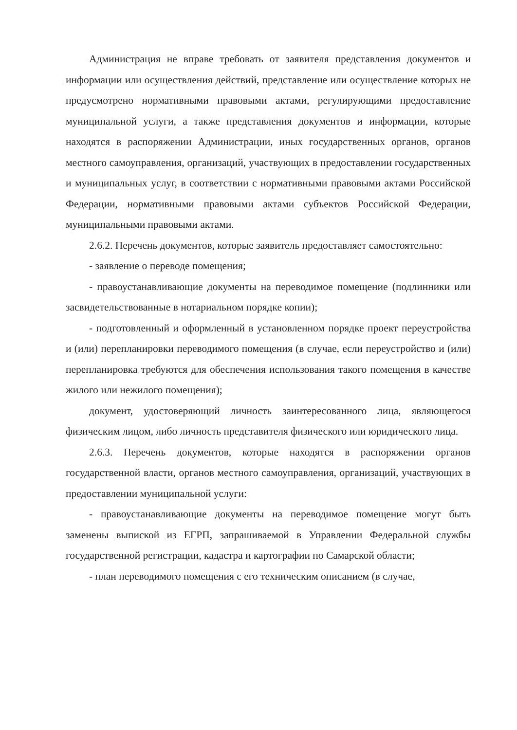Администрация не вправе требовать от заявителя представления документов и информации или осуществления действий, представление или осуществление которых не предусмотрено нормативными правовыми актами, регулирующими предоставление муниципальной услуги, а также представления документов и информации, которые находятся в распоряжении Администрации, иных государственных органов, органов местного самоуправления, организаций, участвующих в предоставлении государственных и муниципальных услуг, в соответствии с нормативными правовыми актами Российской Федерации, нормативными правовыми актами субъектов Российской Федерации, муниципальными правовыми актами.
2.6.2. Перечень документов, которые заявитель предоставляет самостоятельно:
- заявление о переводе помещения;
- правоустанавливающие документы на переводимое помещение (подлинники или засвидетельствованные в нотариальном порядке копии);
- подготовленный и оформленный в установленном порядке проект переустройства и (или) перепланировки переводимого помещения (в случае, если переустройство и (или) перепланировка требуются для обеспечения использования такого помещения в качестве жилого или нежилого помещения);
документ, удостоверяющий личность заинтересованного лица, являющегося физическим лицом, либо личность представителя физического или юридического лица.
2.6.3. Перечень документов, которые находятся в распоряжении органов государственной власти, органов местного самоуправления, организаций, участвующих в предоставлении муниципальной услуги:
- правоустанавливающие документы на переводимое помещение могут быть заменены выпиской из ЕГРП, запрашиваемой в Управлении Федеральной службы государственной регистрации, кадастра и картографии по Самарской области;
- план переводимого помещения с его техническим описанием (в случае,